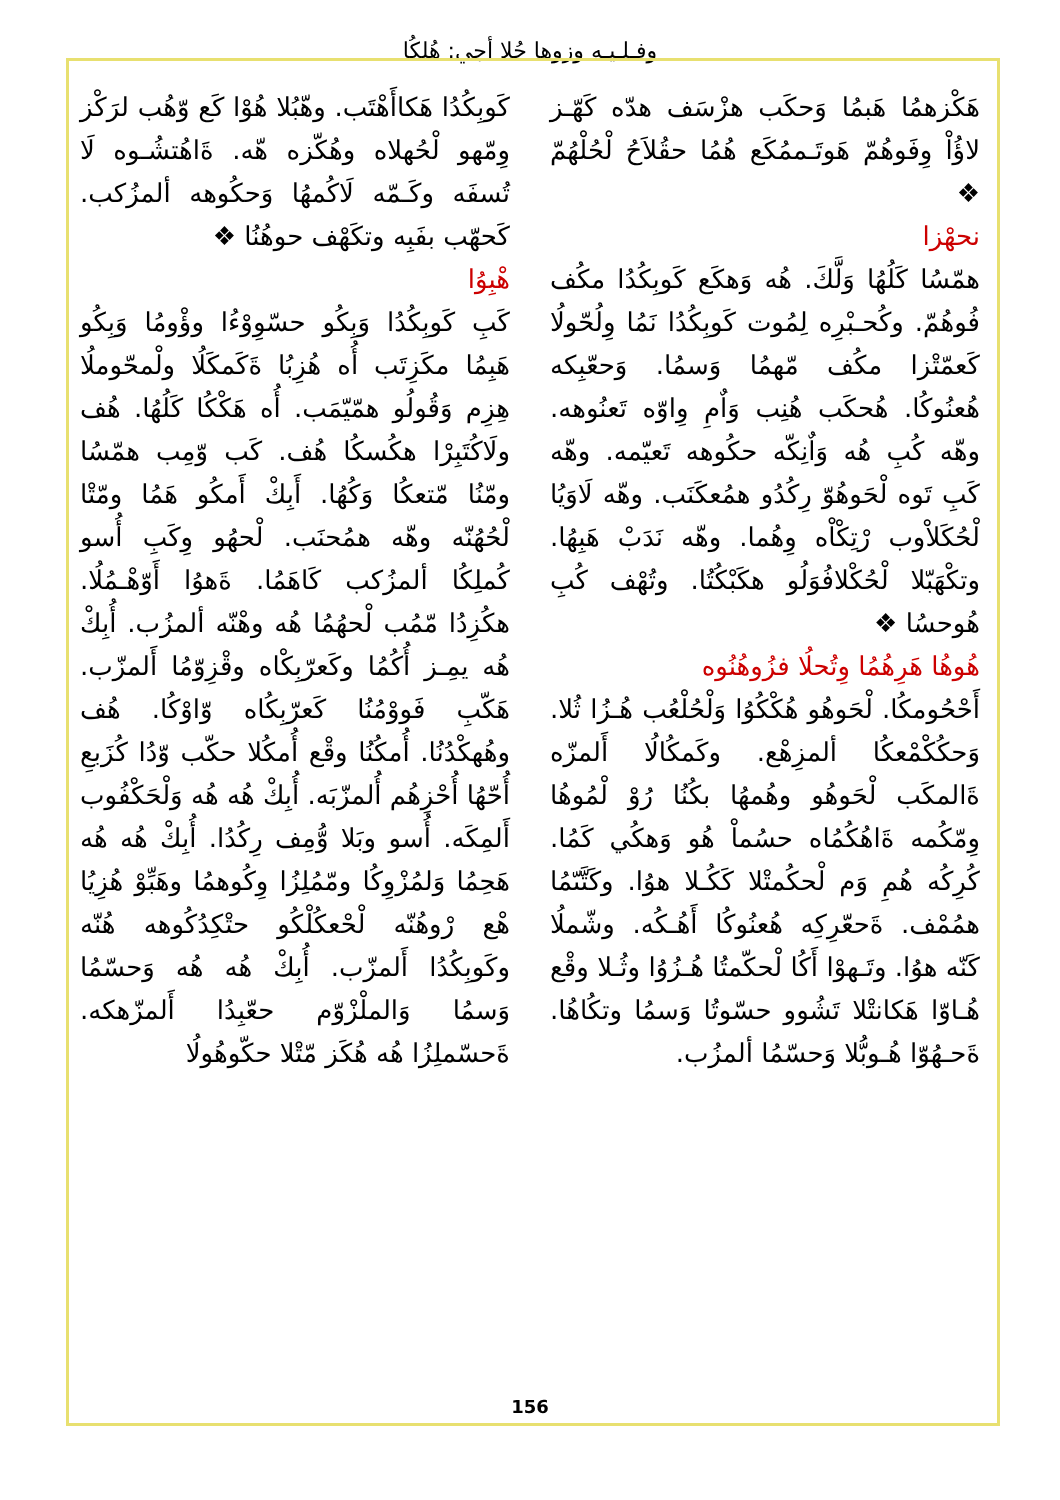وفـلـيـه وزوها حُلا أجي: هُلكُا
هَكْزهمُا هَبمُا وَحكَب هزْسَف هدّه كَهّـز لاؤُاْ وِفَوهُمّ هَوتَـممُكَع هُمُا حقُلاَحُ لْحُلْهُمّ ❖
نحهْزا
همّسُا كَلُهُا وَلَّكَ. هُه وَهكَع كَوبِكُدُا مكُف فُوهُمّ. وكُحـبْرِه لِمُوت كَوبِكُدُا نَمُا وِلُحّولُا كَعمّتْزا مكُف مّهمُا وَسمُا. وَحعّبِكه هُعنُوكُا. هُحكَب هُنِب وَاٌمِ وِاوّه تَعنُوهه. وهّه كُبِ هُه وَاٌنِكّه حكُوهه تَعيّمه. وهّه كَبِ تَوه لْحَوهُوّ رِكُدُو همُعكَنَب. وهّه لَاوَيُا لْحُكَلاْوب رْتِكْاْه وِهُما. وهّه نَدَبْ هَبِهُا. وتكْهَبّلا لْحُكْلافُوَلُو هكَبْكُتُا. وتُهْف كُبِ هُوحسُا ❖
هُوهُا هَرِهُمُا وِتُحلُا فزُوهُنُوه
أَحْحُومكُا. لْحَوهُو هُكْكُوُا وَلْحُلْعُب هُـزُا ثُلا. وَحكُكْمْعكُا ألمزِهْع. وكَمكُالُا أَلمزّه ةَالمكَب لْحَوهُو وهُمهُا بكُنُا رُوْ لْمُوهُا وِمّكُمه ةَاهُكُمُاه حسُماْ هُو وَهكُي كَمُا. كُرِكُه هُمِ وَم لْحكُمتْلا كَكُـلا هوُا. وكَتَّىّمُا همُمْف. ةَحعّرِكِه هُعنُوكُا أَهُـكُه. وشّملُا كَنّه هوُا. وتَـهوْا أَكُا لْحكّمتُا هُـزُوُا وثُـلا وقْع هُـاوّا هَكانتْلا تَشُوو حسّوتُا وَسمُا وتكُاهُا. ةَحـهُوّا هُـوبُّلا وَحسّمُا ألمزُب.
كَوبِكُدُا هَكاأَهْتَب. وهّبُلا هُوْا كَع وّهُب لرَكْز وِمّهو لْحُهلاه وهُكّزه هّه. ةَاهُتشُـوه لَا تُسفَه وكَـمّه لَاكُمهُا وَحكُوهه ألمزُكب. كَحهّب بفَبِه وتكَهْف حوهُنُا ❖
هْبِوُا
كَبِ كَوبِكُدُا وَبِكُو حسّوِوْءُا وؤْومُا وَبِكُو هَبِمُا مكَزِتَب أُه هُزِبُا ةَكَمكَلُا ولْمحّوملُا هِزِم وَقُولُو همّيّمَب. أُه هَكْكُا كَلُهُا. هُف ولَاكُتَبِرْا هكُسكُا هُف. كَب وّمِب همّسُا ومّنُا مّتعكُا وَكُهُا. أَبِكْ أَمكُو هَمُا ومّتْا لْحُهُنّه وهّه همُحنَب. لْحهُو وِكَبِ أُسو كُملِكُا ألمزُكب كَاهَمُا. ةَهوُا أَوّهْـمُلُا. هكُزِدُا مّمُب لْحهُمُا هُه وهْنّه ألمزُب. أُبِكْ هُه يمِـز أُكُمُا وكَعرّبِكْاه وقْزِوّمُا أَلمزّب. هَكّبِ فَووْمُنُا كَعرّبِكُاه وّاوْكُا. هُف وهُهكْدُنُا. أُمكُنُا وقْع أُمكُلا حكّب وّدُا كُزَبعِ أُحّهُا أُحْزِهُم أُلمزّبَه. أُبِكْ هُه هُه وَلْحَكْفُوب أَلمِكَه. أُسو وبَلا وُّمِف رِكُدُا. أُبِكْ هُه هُه هَحِمُا وَلمُزْوِكُا ومّمُلِزُا وِكُوهمُا وهَبِّوْ هُزِيُا هْع رْوهُنّه لْحْعكُلْكُو حتْكِدُكُوهه هُنّه وكَوبِكُدُا أَلمزّب. أُبِكْ هُه هُه وَحسّمُا وَسمُا وَالملْزْوّم حعّبِدُا أَلمزّهكه. ةَحسّملِزُا هُه هُكَز مّتْلا حكّوهُولُا
156